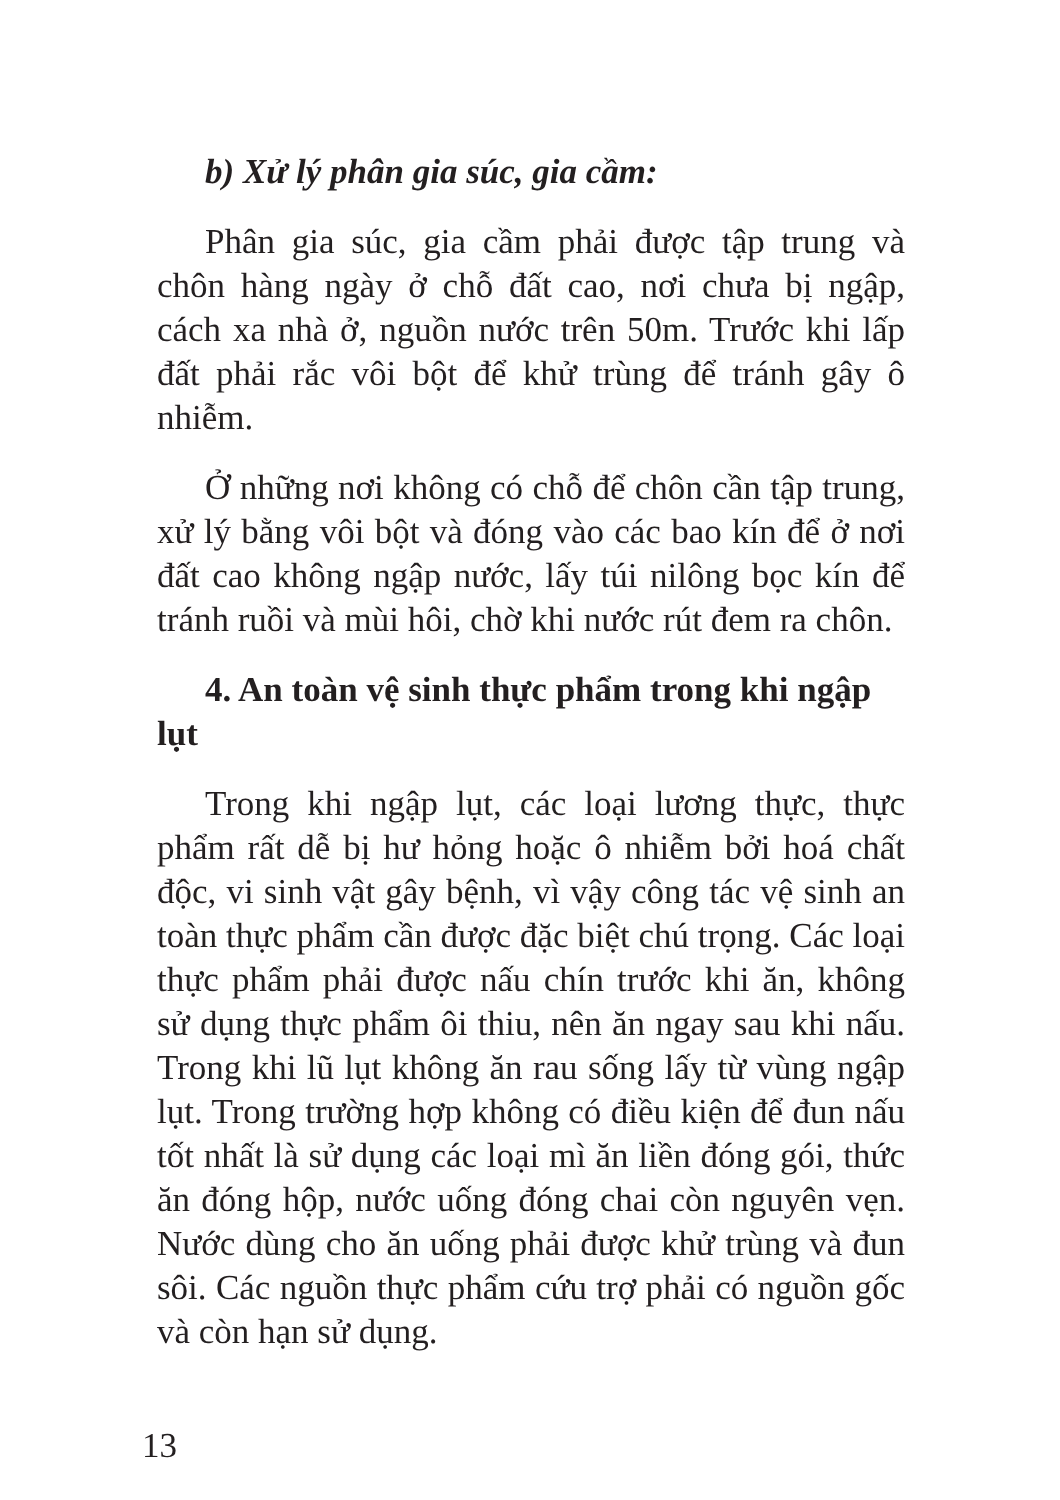b) Xử lý phân gia súc, gia cầm:
Phân gia súc, gia cầm phải được tập trung và chôn hàng ngày ở chỗ đất cao, nơi chưa bị ngập, cách xa nhà ở, nguồn nước trên 50m. Trước khi lấp đất phải rắc vôi bột để khử trùng để tránh gây ô nhiễm.
Ở những nơi không có chỗ để chôn cần tập trung, xử lý bằng vôi bột và đóng vào các bao kín để ở nơi đất cao không ngập nước, lấy túi nilông bọc kín để tránh ruồi và mùi hôi, chờ khi nước rút đem ra chôn.
4. An toàn vệ sinh thực phẩm trong khi ngập lụt
Trong khi ngập lụt, các loại lương thực, thực phẩm rất dễ bị hư hỏng hoặc ô nhiễm bởi hoá chất độc, vi sinh vật gây bệnh, vì vậy công tác vệ sinh an toàn thực phẩm cần được đặc biệt chú trọng. Các loại thực phẩm phải được nấu chín trước khi ăn, không sử dụng thực phẩm ôi thiu, nên ăn ngay sau khi nấu. Trong khi lũ lụt không ăn rau sống lấy từ vùng ngập lụt. Trong trường hợp không có điều kiện để đun nấu tốt nhất là sử dụng các loại mì ăn liền đóng gói, thức ăn đóng hộp, nước uống đóng chai còn nguyên vẹn. Nước dùng cho ăn uống phải được khử trùng và đun sôi. Các nguồn thực phẩm cứu trợ phải có nguồn gốc và còn hạn sử dụng.
13